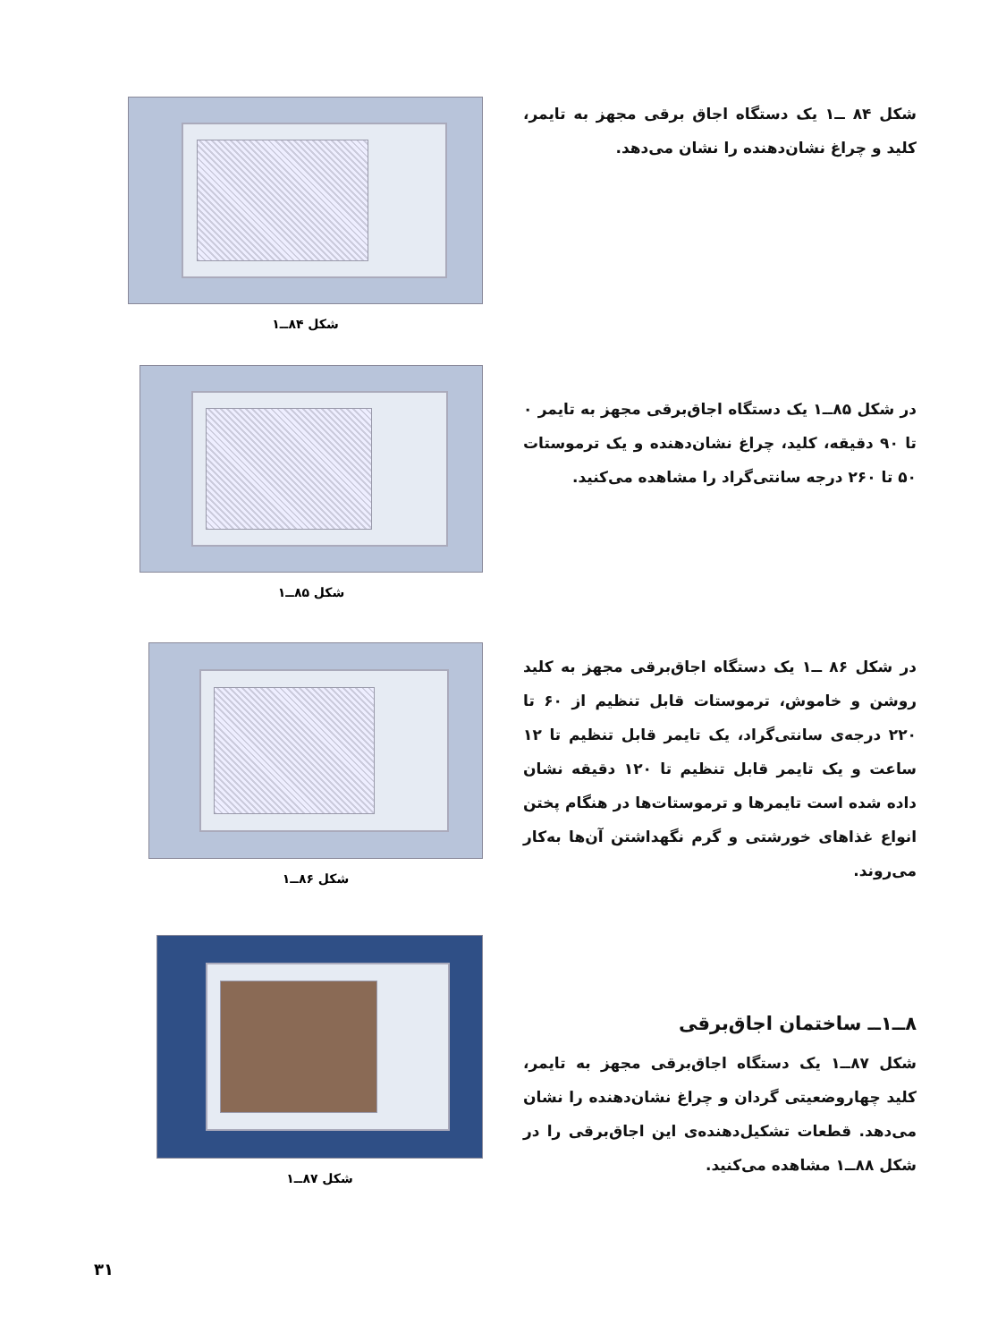شکل ۸۴ ــ۱ یک دستگاه اجاق برقی مجهز به تایمر، کلید و چراغ نشان‌دهنده را نشان می‌دهد.
شکل ۸۴ــ۱
در شکل ۸۵ــ۱ یک دستگاه اجاق‌برقی مجهز به تایمر ۰ تا ۹۰ دقیقه، کلید، چراغ نشان‌دهنده و یک ترموستات ۵۰ تا ۲۶۰ درجه سانتی‌گراد را مشاهده می‌کنید.
شکل ۸۵ــ۱
در شکل ۸۶ ــ۱ یک دستگاه اجاق‌برقی مجهز به کلید روشن و خاموش، ترموستات قابل تنظیم از ۶۰ تا ۲۲۰ درجه‌ی سانتی‌گراد، یک تایمر قابل تنظیم تا ۱۲ ساعت و یک تایمر قابل تنظیم تا ۱۲۰ دقیقه نشان داده شده است تایمرها و ترموستات‌ها در هنگام پختن انواع غذاهای خورشتی و گرم نگهداشتن آن‌ها به‌کار می‌روند.
شکل ۸۶ــ۱
۸ــ۱ــ ساختمان اجاق‌برقی
شکل ۸۷ــ۱ یک دستگاه اجاق‌برقی مجهز به تایمر، کلید چهاروضعیتی گردان و چراغ نشان‌دهنده را نشان می‌دهد. قطعات تشکیل‌دهنده‌ی این اجاق‌برقی را در شکل ۸۸ــ۱ مشاهده می‌کنید.
شکل ۸۷ــ۱
۳۱